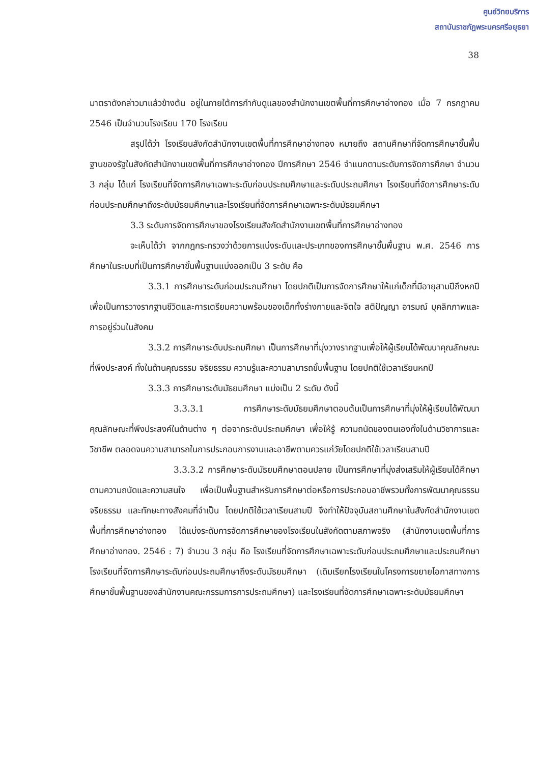ศูนย์วิทยบริการ
สถาบันราชภัฏพระนครศรีอยุธยา
38
มาตราดังกล่าวมาแล้วข้างต้น อยู่ในภายใต้การกำกับดูแลของสำนักงานเขตพื้นที่การศึกษาอ่างทอง เมื่อ 7 กรกฎาคม 2546 เป็นจำนวนโรงเรียน 170 โรงเรียน
สรุปได้ว่า โรงเรียนสังกัดสำนักงานเขตพื้นที่การศึกษาอ่างทอง หมายถึง สถานศึกษาที่จัดการศึกษาขั้นพื้นฐานของรัฐในสังกัดสำนักงานเขตพื้นที่การศึกษาอ่างทอง ปีการศึกษา 2546 จำแนกตามระดับการจัดการศึกษา จำนวน 3 กลุ่ม ได้แก่ โรงเรียนที่จัดการศึกษาเฉพาะระดับก่อนประถมศึกษาและระดับประถมศึกษา โรงเรียนที่จัดการศึกษาระดับก่อนประถมศึกษาถึงระดับมัธยมศึกษาและโรงเรียนที่จัดการศึกษาเฉพาะระดับมัธยมศึกษา
3.3 ระดับการจัดการศึกษาของโรงเรียนสังกัดสำนักงานเขตพื้นที่การศึกษาอ่างทอง
จะเห็นได้ว่า จากกฎกระทรวงว่าด้วยการแบ่งระดับและประเภทของการศึกษาขั้นพื้นฐาน พ.ศ. 2546 การศึกษาในระบบที่เป็นการศึกษาขั้นพื้นฐานแบ่งออกเป็น 3 ระดับ คือ
3.3.1 การศึกษาระดับก่อนประถมศึกษา โดยปกติเป็นการจัดการศึกษาให้แก่เด็กที่มีอายุสามปีถึงหกปี เพื่อเป็นการวางรากฐานชีวิตและการเตรียมความพร้อมของเด็กทั้งร่างกายและจิตใจ สติปัญญา อารมณ์ บุคลิกภาพและการอยู่ร่วมในสังคม
3.3.2 การศึกษาระดับประถมศึกษา เป็นการศึกษาที่มุ่งวางรากฐานเพื่อให้ผู้เรียนได้พัฒนาคุณลักษณะที่พึงประสงค์ ทั้งในด้านคุณธรรม จริยธรรม ความรู้และความสามารถขั้นพื้นฐาน โดยปกติใช้เวลาเรียนหกปี
3.3.3 การศึกษาระดับมัธยมศึกษา แบ่งเป็น 2 ระดับ ดังนี้
3.3.3.1 การศึกษาระดับมัธยมศึกษาตอนต้นเป็นการศึกษาที่มุ่งให้ผู้เรียนได้พัฒนาคุณลักษณะที่พึงประสงค์ในด้านต่าง ๆ ต่อจากระดับประถมศึกษา เพื่อให้รู้ ความถนัดของตนเองทั้งในด้านวิชาการและวิชาชีพ ตลอดจนความสามารถในการประกอบการงานและอาชีพตามควรแก่วัยโดยปกติใช้เวลาเรียนสามปี
3.3.3.2 การศึกษาระดับมัธยมศึกษาตอนปลาย เป็นการศึกษาที่มุ่งส่งเสริมให้ผู้เรียนได้ศึกษาตามความถนัดและความสนใจ เพื่อเป็นพื้นฐานสำหรับการศึกษาต่อหรือการประกอบอาชีพรวมทั้งการพัฒนาคุณธรรมจริยธรรม และทักษะทางสังคมที่จำเป็น โดยปกติใช้เวลาเรียนสามปี จึงทำให้ปัจจุบันสถานศึกษาในสังกัดสำนักงานเขตพื้นที่การศึกษาอ่างทอง ได้แบ่งระดับการจัดการศึกษาของโรงเรียนในสังกัดตามสภาพจริง (สำนักงานเขตพื้นที่การศึกษาอ่างทอง. 2546 : 7) จำนวน 3 กลุ่ม คือ โรงเรียนที่จัดการศึกษาเฉพาะระดับก่อนประถมศึกษาและประถมศึกษา โรงเรียนที่จัดการศึกษาระดับก่อนประถมศึกษาถึงระดับมัธยมศึกษา (เดิมเรียกโรงเรียนในโครงการขยายโอกาสทางการศึกษาขั้นพื้นฐานของสำนักงานคณะกรรมการการประถมศึกษา) และโรงเรียนที่จัดการศึกษาเฉพาะระดับมัธยมศึกษา